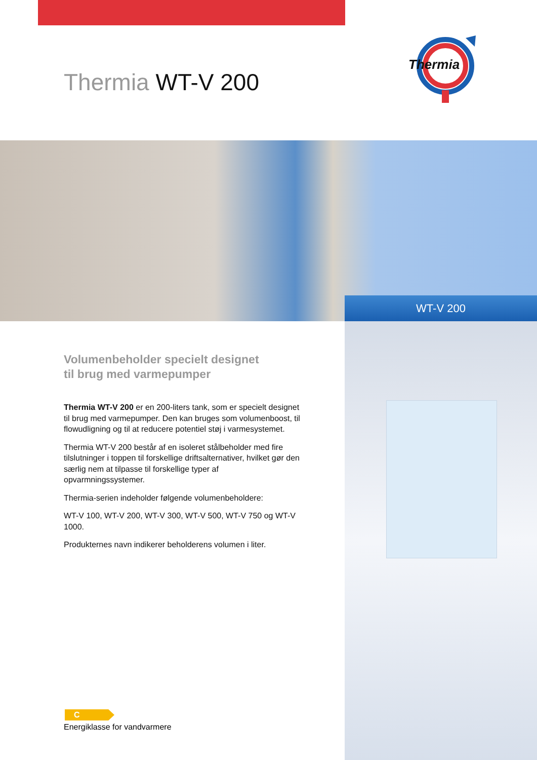Thermia WT-V 200
Thermia
WT-V 200
Volumenbeholder specielt designet
til brug med varmepumper
Thermia WT-V 200 er en 200-liters tank, som er specielt designet til brug med varmepumper. Den kan bruges som volumenboost, til flowudligning og til at reducere potentiel støj i varmesystemet.
Thermia WT-V 200 består af en isoleret stålbeholder med fire tilslutninger i toppen til forskellige driftsalternativer, hvilket gør den særlig nem at tilpasse til forskellige typer af opvarmningssystemer.
Thermia-serien indeholder følgende volumenbeholdere:
WT-V 100, WT-V 200, WT-V 300, WT-V 500, WT-V 750 og WT-V 1000.
Produkternes navn indikerer beholderens volumen i liter.
C
Energiklasse for vandvarmere